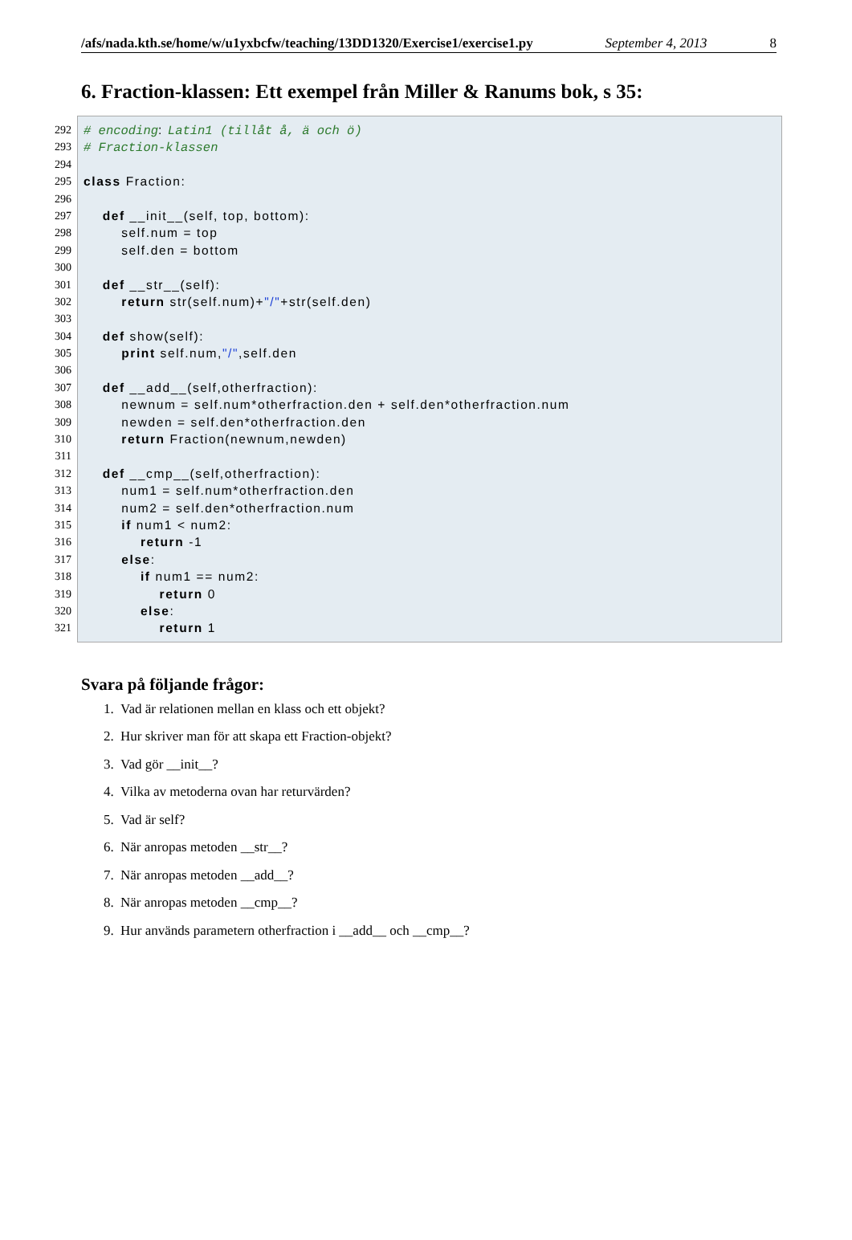/afs/nada.kth.se/home/w/u1yxbcfw/teaching/13DD1320/Exercise1/exercise1.py September 4, 2013 8
6. Fraction-klassen: Ett exempel från Miller & Ranums bok, s 35:
292 # encoding: Latin1 (tillåt å, ä och ö)
293 # Fraction-klassen
294
295 class Fraction:
296
297 def __init__(self, top, bottom):
298 self.num = top
299 self.den = bottom
300
301 def __str__(self):
302 return str(self.num)+"/"+str(self.den)
303
304 def show(self):
305 print self.num,"/",self.den
306
307 def __add__(self,otherfraction):
308 newnum = self.num*otherfraction.den + self.den*otherfraction.num
309 newden = self.den*otherfraction.den
310 return Fraction(newnum,newden)
311
312 def __cmp__(self,otherfraction):
313 num1 = self.num*otherfraction.den
314 num2 = self.den*otherfraction.num
315 if num1 < num2:
316 return -1
317 else:
318 if num1 == num2:
319 return 0
320 else:
321 return 1
Svara på följande frågor:
1. Vad är relationen mellan en klass och ett objekt?
2. Hur skriver man för att skapa ett Fraction-objekt?
3. Vad gör __init__?
4. Vilka av metoderna ovan har returvärden?
5. Vad är self?
6. När anropas metoden __str__?
7. När anropas metoden __add__?
8. När anropas metoden __cmp__?
9. Hur används parametern otherfraction i __add__ och __cmp__?